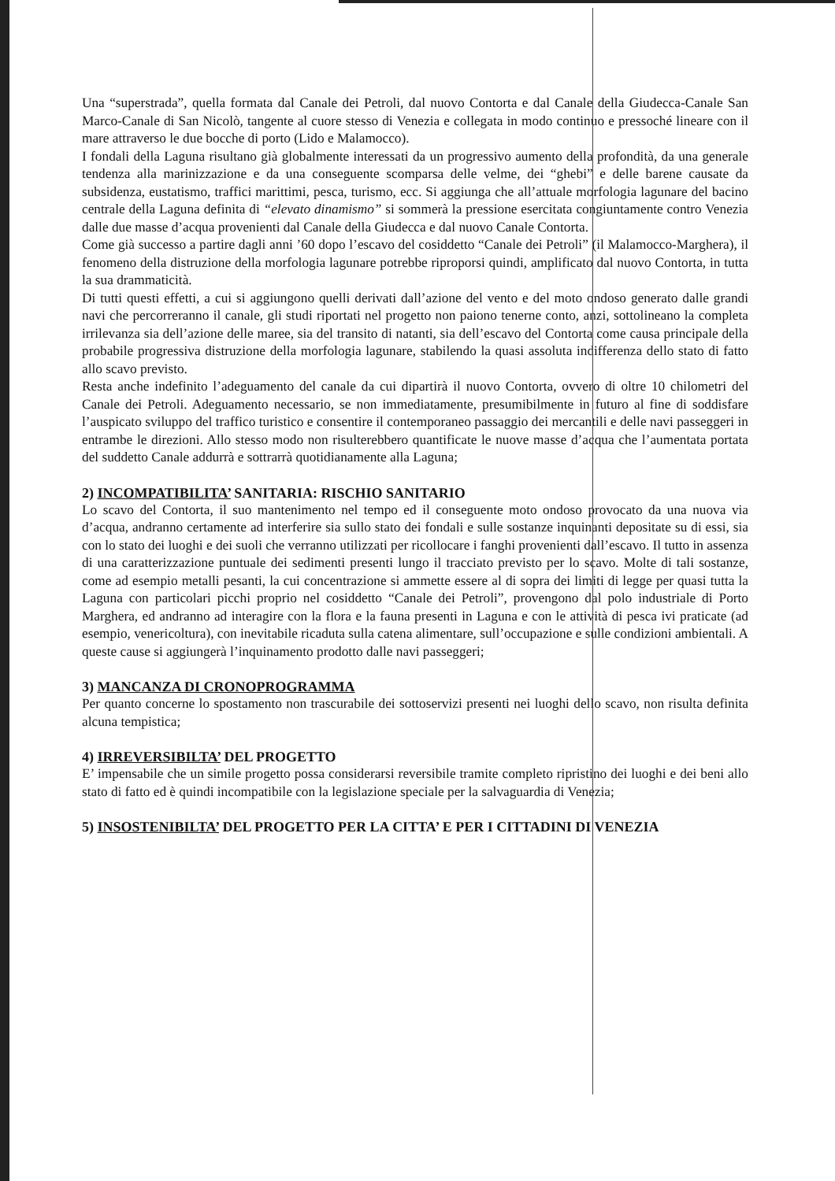Una “superstrada”, quella formata dal Canale dei Petroli, dal nuovo Contorta e dal Canale della Giudecca-Canale San Marco-Canale di San Nicolò, tangente al cuore stesso di Venezia e collegata in modo continuo e pressoché lineare con il mare attraverso le due bocche di porto (Lido e Malamocco).
I fondali della Laguna risultano già globalmente interessati da un progressivo aumento della profondità, da una generale tendenza alla marinizzazione e da una conseguente scomparsa delle velme, dei “ghebi” e delle barene causate da subsidenza, eustatismo, traffici marittimi, pesca, turismo, ecc. Si aggiunga che all’attuale morfologia lagunare del bacino centrale della Laguna definita di “elevato dinamismo” si sommerà la pressione esercitata congiuntamente contro Venezia dalle due masse d’acqua provenienti dal Canale della Giudecca e dal nuovo Canale Contorta.
Come già successo a partire dagli anni ’60 dopo l’escavo del cosiddetto “Canale dei Petroli” (il Malamocco-Marghera), il fenomeno della distruzione della morfologia lagunare potrebbe riproporsi quindi, amplificato dal nuovo Contorta, in tutta la sua drammaticità.
Di tutti questi effetti, a cui si aggiungono quelli derivati dall’azione del vento e del moto ondoso generato dalle grandi navi che percorreranno il canale, gli studi riportati nel progetto non paiono tenerne conto, anzi, sottolineano la completa irrilevanza sia dell’azione delle maree, sia del transito di natanti, sia dell’escavo del Contorta come causa principale della probabile progressiva distruzione della morfologia lagunare, stabilendo la quasi assoluta indifferenza dello stato di fatto allo scavo previsto.
Resta anche indefinito l’adeguamento del canale da cui dipartirà il nuovo Contorta, ovvero di oltre 10 chilometri del Canale dei Petroli. Adeguamento necessario, se non immediatamente, presumibilmente in futuro al fine di soddisfare l’auspicato sviluppo del traffico turistico e consentire il contemporaneo passaggio dei mercantili e delle navi passeggeri in entrambe le direzioni. Allo stesso modo non risulterebbero quantificate le nuove masse d’acqua che l’aumentata portata del suddetto Canale addurrà e sottrarrà quotidianamente alla Laguna;
2) INCOMPATIBILITA’ SANITARIA: RISCHIO SANITARIO
Lo scavo del Contorta, il suo mantenimento nel tempo ed il conseguente moto ondoso provocato da una nuova via d’acqua, andranno certamente ad interferire sia sullo stato dei fondali e sulle sostanze inquinanti depositate su di essi, sia con lo stato dei luoghi e dei suoli che verranno utilizzati per ricollocare i fanghi provenienti dall’escavo. Il tutto in assenza di una caratterizzazione puntuale dei sedimenti presenti lungo il tracciato previsto per lo scavo. Molte di tali sostanze, come ad esempio metalli pesanti, la cui concentrazione si ammette essere al di sopra dei limiti di legge per quasi tutta la Laguna con particolari picchi proprio nel cosiddetto “Canale dei Petroli”, provengono dal polo industriale di Porto Marghera, ed andranno ad interagire con la flora e la fauna presenti in Laguna e con le attività di pesca ivi praticate (ad esempio, venericoltura), con inevitabile ricaduta sulla catena alimentare, sull’occupazione e sulle condizioni ambientali. A queste cause si aggiungerà l’inquinamento prodotto dalle navi passeggeri;
3) MANCANZA DI CRONOPROGRAMMA
Per quanto concerne lo spostamento non trascurabile dei sottoservizi presenti nei luoghi dello scavo, non risulta definita alcuna tempistica;
4) IRREVERSIBILTA’ DEL PROGETTO
E’ impensabile che un simile progetto possa considerarsi reversibile tramite completo ripristino dei luoghi e dei beni allo stato di fatto ed è quindi incompatibile con la legislazione speciale per la salvaguardia di Venezia;
5) INSOSTENIBILTA’ DEL PROGETTO PER LA CITTA’ E PER I CITTADINI DI VENEZIA